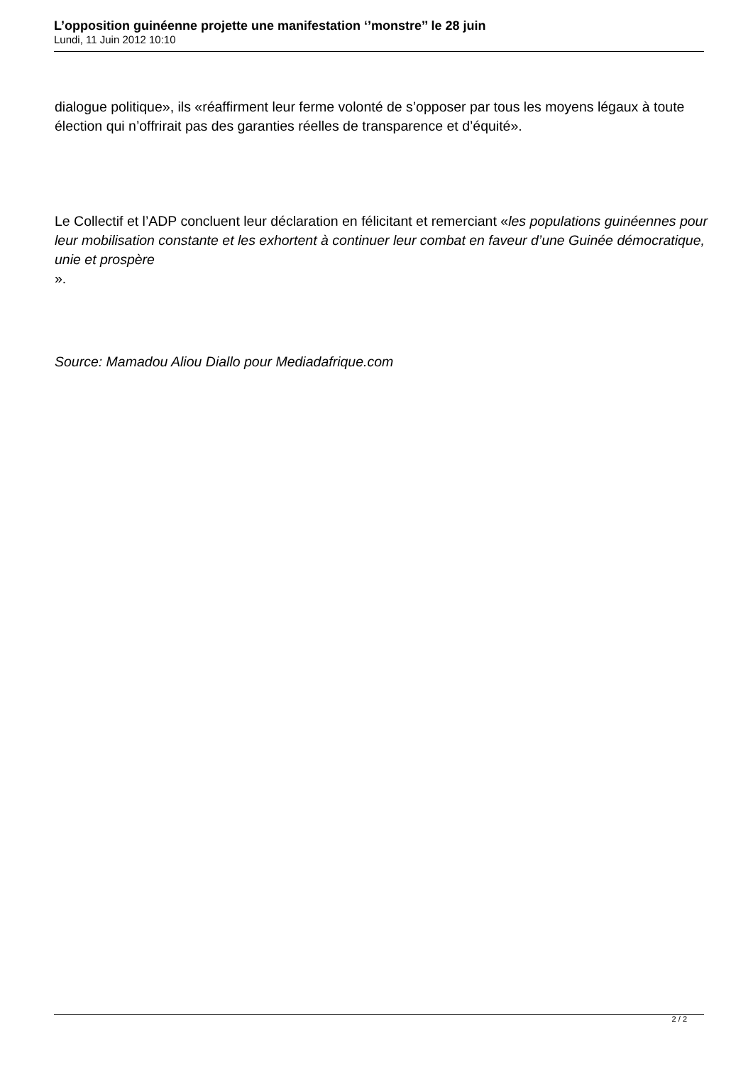L’opposition guinéenne projette une manifestation ‘’monstre’’ le 28 juin
Lundi, 11 Juin 2012 10:10
dialogue politique», ils «réaffirment leur ferme volonté de s’opposer par tous les moyens légaux à toute élection qui n’offrirait pas des garanties réelles de transparence et d’équité».
Le Collectif et l’ADP concluent leur déclaration en félicitant et remerciant «les populations guinéennes pour leur mobilisation constante et les exhortent à continuer leur combat en faveur d’une Guinée démocratique, unie et prospère
».
Source: Mamadou Aliou Diallo pour Mediadafrique.com
2 / 2